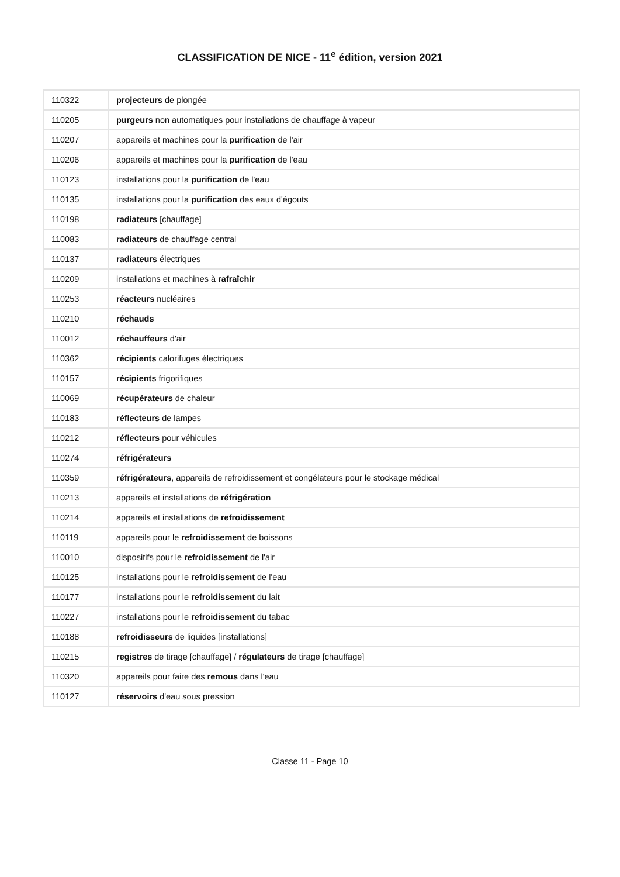CLASSIFICATION DE NICE - 11<sup>e</sup> édition, version 2021
| 110322 | projecteurs de plongée |
| 110205 | purgeurs non automatiques pour installations de chauffage à vapeur |
| 110207 | appareils et machines pour la purification de l'air |
| 110206 | appareils et machines pour la purification de l'eau |
| 110123 | installations pour la purification de l'eau |
| 110135 | installations pour la purification des eaux d'égouts |
| 110198 | radiateurs [chauffage] |
| 110083 | radiateurs de chauffage central |
| 110137 | radiateurs électriques |
| 110209 | installations et machines à rafraîchir |
| 110253 | réacteurs nucléaires |
| 110210 | réchauds |
| 110012 | réchauffeurs d'air |
| 110362 | récipients calorifuges électriques |
| 110157 | récipients frigorifiques |
| 110069 | récupérateurs de chaleur |
| 110183 | réflecteurs de lampes |
| 110212 | réflecteurs pour véhicules |
| 110274 | réfrigérateurs |
| 110359 | réfrigérateurs , appareils de refroidissement et congélateurs pour le stockage médical |
| 110213 | appareils et installations de réfrigération |
| 110214 | appareils et installations de refroidissement |
| 110119 | appareils pour le refroidissement de boissons |
| 110010 | dispositifs pour le refroidissement de l'air |
| 110125 | installations pour le refroidissement de l'eau |
| 110177 | installations pour le refroidissement du lait |
| 110227 | installations pour le refroidissement du tabac |
| 110188 | refroidisseurs de liquides [installations] |
| 110215 | registres de tirage [chauffage] / régulateurs de tirage [chauffage] |
| 110320 | appareils pour faire des remous dans l'eau |
| 110127 | réservoirs d'eau sous pression |
Classe 11 - Page 10